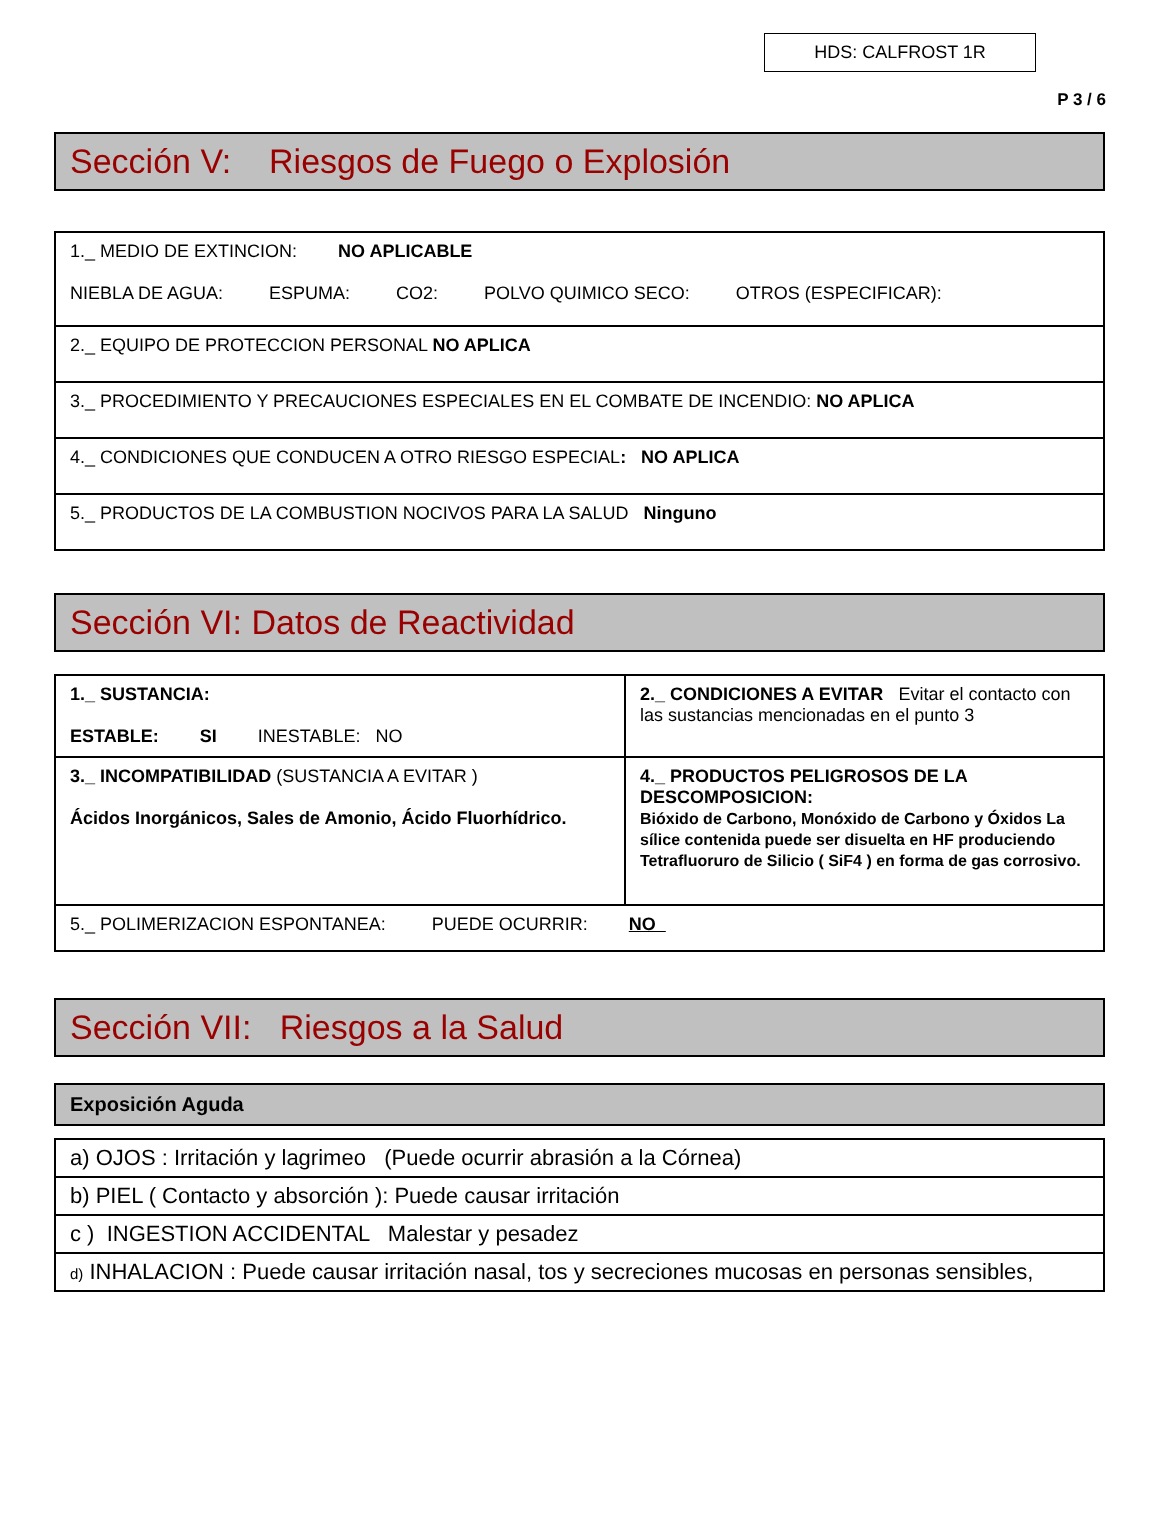HDS: CALFROST 1R
P 3 / 6
Sección V: Riesgos de Fuego o Explosión
| 1._ MEDIO DE EXTINCION: NO APLICABLE NIEBLA DE AGUA: ESPUMA: CO2: POLVO QUIMICO SECO: OTROS (ESPECIFICAR): |
| 2._ EQUIPO DE PROTECCION PERSONAL NO APLICA |
| 3._ PROCEDIMIENTO Y PRECAUCIONES ESPECIALES EN EL COMBATE DE INCENDIO: NO APLICA |
| 4._ CONDICIONES QUE CONDUCEN A OTRO RIESGO ESPECIAL : NO APLICA |
| 5._ PRODUCTOS DE LA COMBUSTION NOCIVOS PARA LA SALUD Ninguno |
Sección VI: Datos de Reactividad
| 1._ SUSTANCIA: ESTABLE: SI INESTABLE: NO | 2._ CONDICIONES A EVITAR Evitar el contacto con las sustancias mencionadas en el punto 3 |
| 3._ INCOMPATIBILIDAD (SUSTANCIA A EVITAR ) Ácidos Inorgánicos, Sales de Amonio, Ácido Fluorhídrico. | 4._ PRODUCTOS PELIGROSOS DE LA DESCOMPOSICION: Bióxido de Carbono, Monóxido de Carbono y Óxidos La sílice contenida puede ser disuelta en HF produciendo Tetrafluoruro de Silicio ( SiF4 ) en forma de gas corrosivo. |
| 5._ POLIMERIZACION ESPONTANEA: PUEDE OCURRIR: NO | |
Sección VII: Riesgos a la Salud
Exposición Aguda
| a) OJOS : Irritación y lagrimeo (Puede ocurrir abrasión a la Córnea) |
| b) PIEL ( Contacto y absorción ): Puede causar irritación |
| c ) INGESTION ACCIDENTAL Malestar y pesadez |
| d) INHALACION : Puede causar irritación nasal, tos y secreciones mucosas en personas sensibles, |